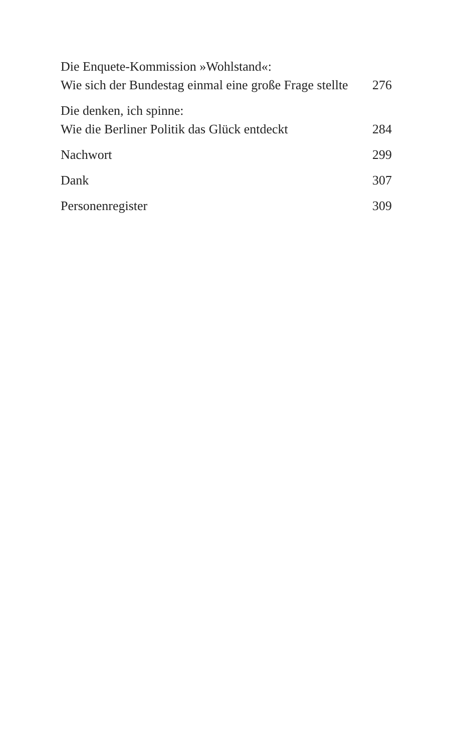Die Enquete-Kommission »Wohlstand«:
Wie sich der Bundestag einmal eine große Frage stellte
276
Die denken, ich spinne:
Wie die Berliner Politik das Glück entdeckt
284
Nachwort
299
Dank
307
Personenregister
309